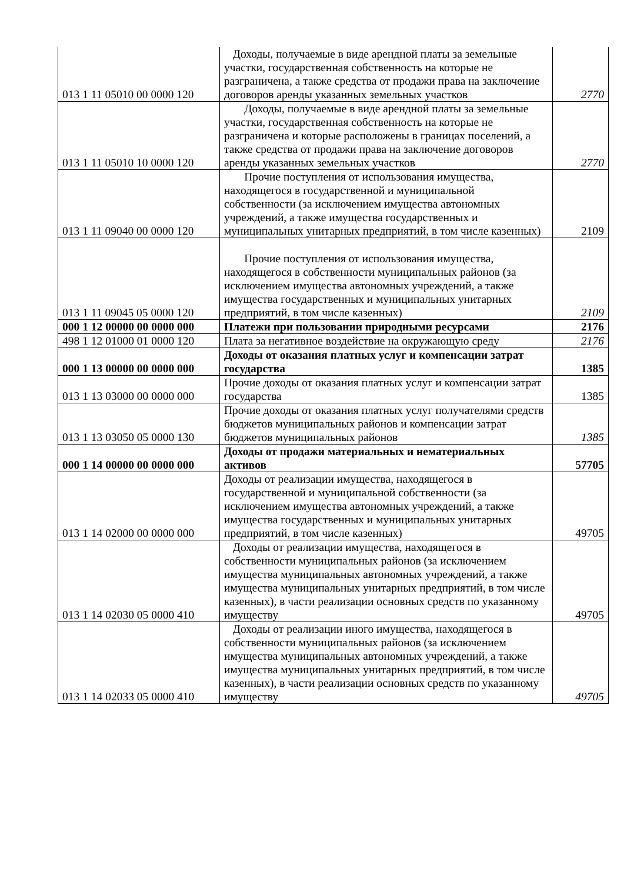| 013 1 11 05010 00 0000 120 | Доходы, получаемые в виде арендной платы за земельные участки, государственная собственность на которые не разграничена, а также средства от продажи права на заключение договоров аренды указанных земельных участков | 2770 |
| 013 1 11 05010 10 0000 120 | Доходы, получаемые в виде арендной платы за земельные участки, государственная собственность на которые не разграничена и которые расположены в границах поселений, а также средства от продажи права на заключение договоров аренды указанных земельных участков | 2770 |
| 013 1 11 09040 00 0000 120 | Прочие поступления от использования имущества, находящегося в государственной и муниципальной собственности (за исключением имущества автономных учреждений, а также имущества государственных и муниципальных унитарных предприятий, в том числе казенных) | 2109 |
| 013 1 11 09045 05 0000 120 | Прочие поступления от использования имущества, находящегося в собственности муниципальных районов (за исключением имущества автономных учреждений, а также имущества государственных и муниципальных унитарных предприятий, в том числе казенных) | 2109 |
| 000 1 12 00000 00 0000 000 | Платежи при пользовании природными ресурсами | 2176 |
| 498 1 12 01000 01 0000 120 | Плата за негативное воздействие на окружающую среду | 2176 |
| 000 1 13 00000 00 0000 000 | Доходы от оказания платных услуг и компенсации затрат государства | 1385 |
| 013 1 13 03000 00 0000 000 | Прочие доходы от оказания платных услуг и компенсации затрат государства | 1385 |
| 013 1 13 03050 05 0000 130 | Прочие доходы от оказания платных услуг получателями средств бюджетов муниципальных районов и компенсации затрат бюджетов муниципальных районов | 1385 |
| 000 1 14 00000 00 0000 000 | Доходы от продажи материальных и нематериальных активов | 57705 |
| 013 1 14 02000 00 0000 000 | Доходы от реализации имущества, находящегося в государственной и муниципальной собственности (за исключением имущества автономных учреждений, а также имущества государственных и муниципальных унитарных предприятий, в том числе казенных) | 49705 |
| 013 1 14 02030 05 0000 410 | Доходы от реализации имущества, находящегося в собственности муниципальных районов (за исключением имущества муниципальных автономных учреждений, а также имущества муниципальных унитарных предприятий, в том числе казенных), в части реализации основных средств по указанному имуществу | 49705 |
| 013 1 14 02033 05 0000 410 | Доходы от реализации иного имущества, находящегося в собственности муниципальных районов (за исключением имущества муниципальных автономных учреждений, а также имущества муниципальных унитарных предприятий, в том числе казенных), в части реализации основных средств по указанному имуществу | 49705 |